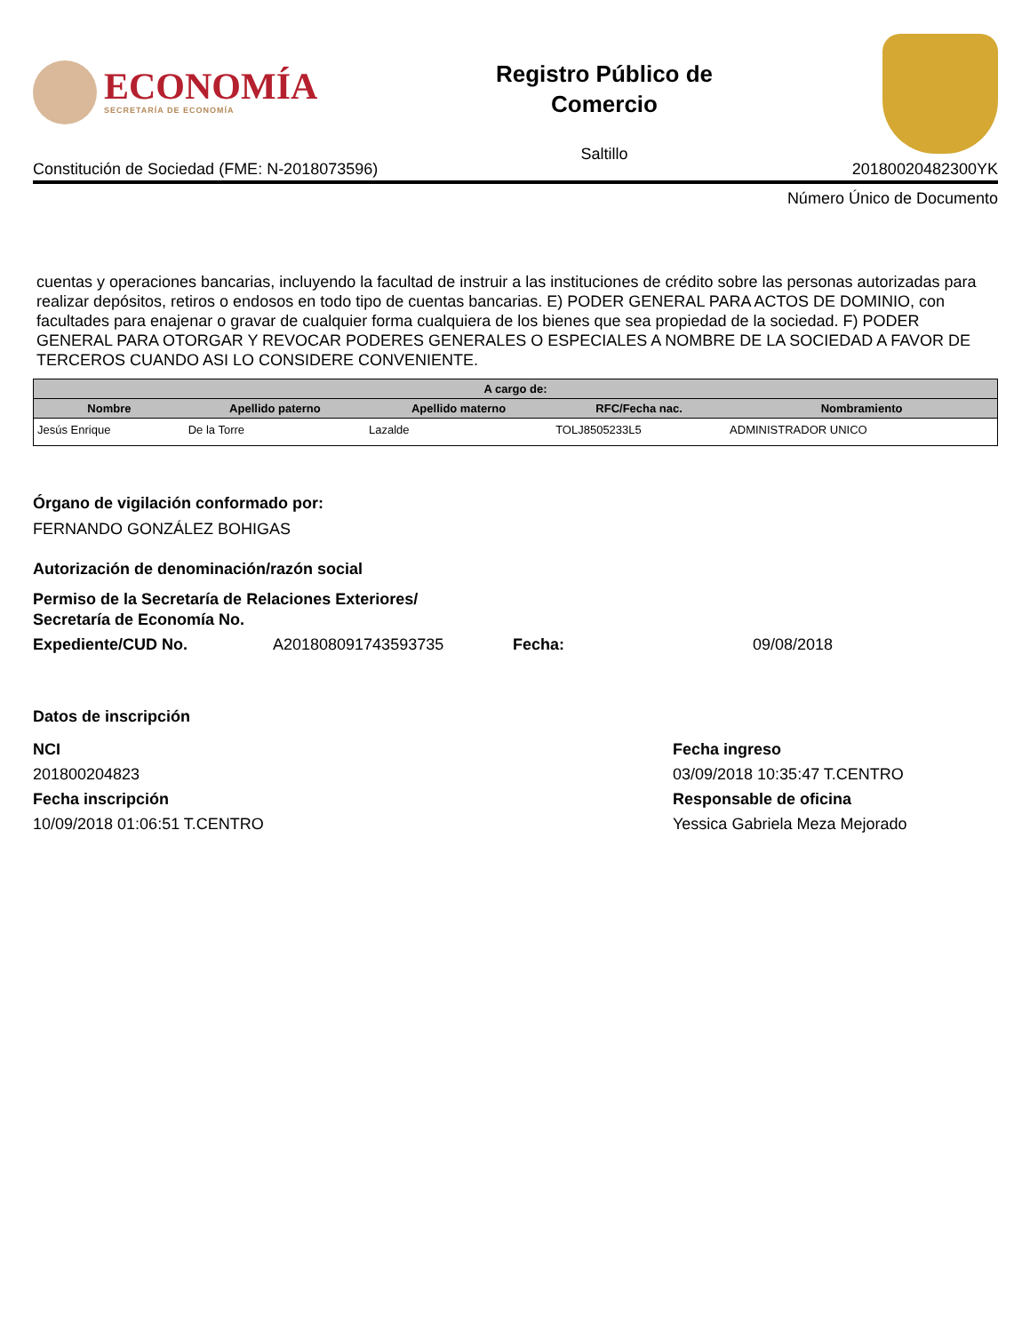ECONOMÍA
SECRETARÍA DE ECONOMÍA
Registro Público de
Comercio
Saltillo
Constitución de Sociedad (FME: N-2018073596) 20180020482300YK
Número Único de Documento
cuentas y operaciones bancarias, incluyendo la facultad de instruir a las instituciones de crédito sobre las personas autorizadas para realizar depósitos, retiros o endosos en todo tipo de cuentas bancarias. E) PODER GENERAL PARA ACTOS DE DOMINIO, con facultades para enajenar o gravar de cualquier forma cualquiera de los bienes que sea propiedad de la sociedad. F) PODER GENERAL PARA OTORGAR Y REVOCAR PODERES GENERALES O ESPECIALES A NOMBRE DE LA SOCIEDAD A FAVOR DE TERCEROS CUANDO ASI LO CONSIDERE CONVENIENTE.
| A cargo de: | | | | |
| --- | --- | --- | --- | --- |
| Nombre | Apellido paterno | Apellido materno | RFC/Fecha nac. | Nombramiento |
| Jesús Enrique | De la Torre | Lazalde | TOLJ8505233L5 | ADMINISTRADOR UNICO |
Órgano de vigilación conformado por:
FERNANDO GONZÁLEZ BOHIGAS
Autorización de denominación/razón social
Permiso de la Secretaría de Relaciones Exteriores/
Secretaría de Economía No.
Expediente/CUD No. A201808091743593735 Fecha: 09/08/2018
Datos de inscripción
NCI
201800204823
Fecha inscripción
10/09/2018 01:06:51 T.CENTRO
Fecha ingreso
03/09/2018 10:35:47 T.CENTRO
Responsable de oficina
Yessica Gabriela Meza Mejorado